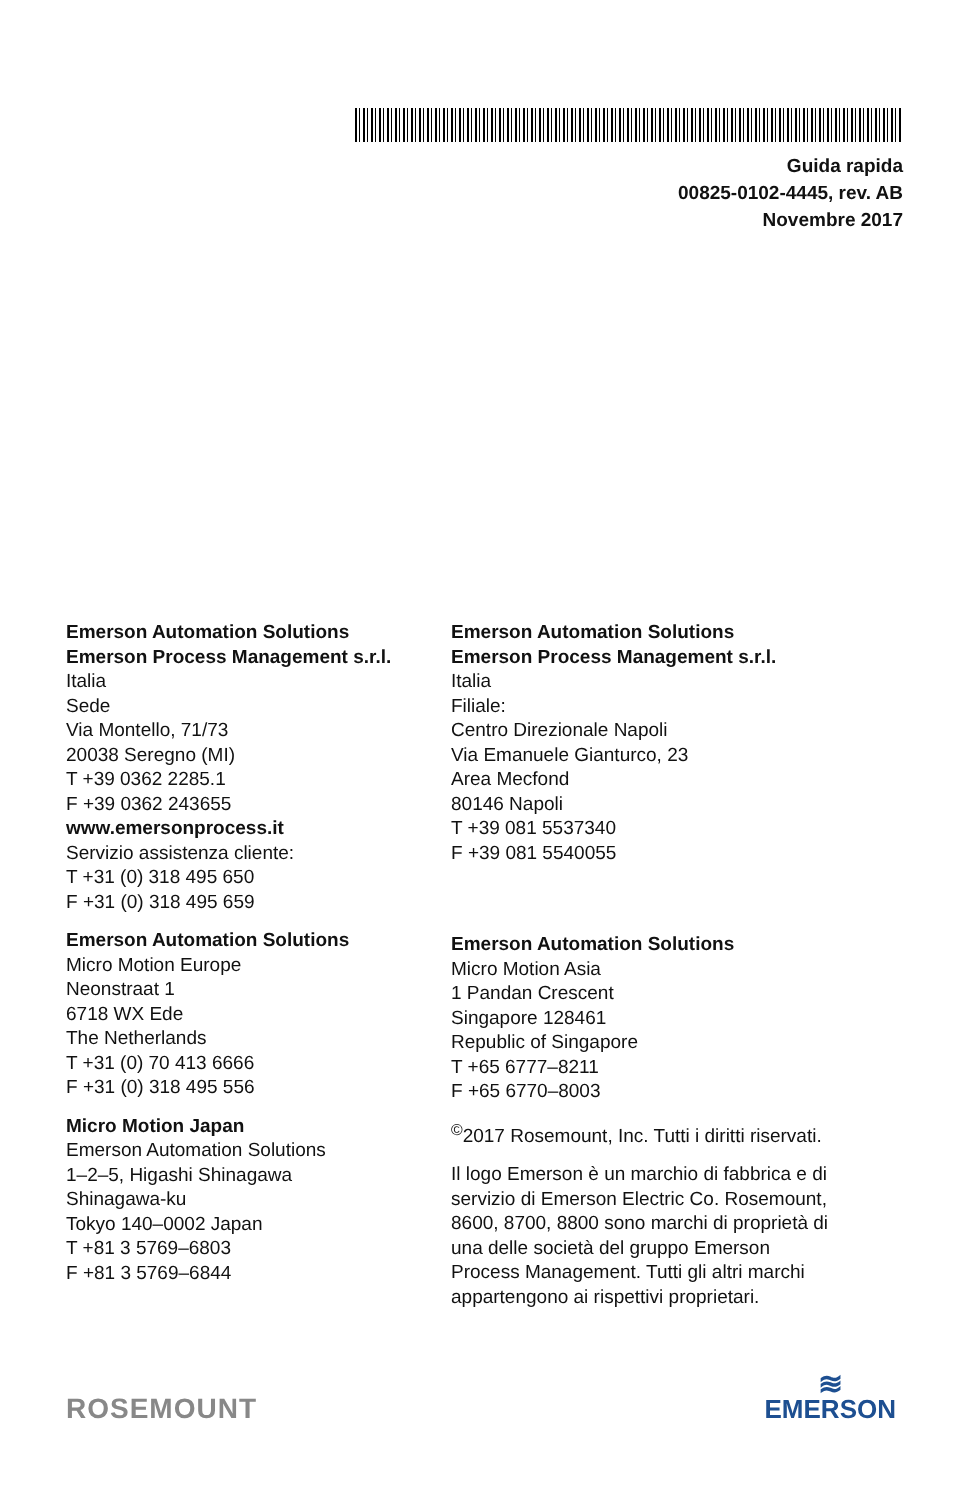Guida rapida
00825-0102-4445, rev. AB
Novembre 2017
Emerson Automation Solutions
Emerson Process Management s.r.l.
Italia
Sede
Via Montello, 71/73
20038 Seregno (MI)
T +39 0362 2285.1
F +39 0362 243655
www.emersonprocess.it
Servizio assistenza cliente:
T +31 (0) 318 495 650
F +31 (0) 318 495 659
Emerson Automation Solutions
Micro Motion Europe
Neonstraat 1
6718 WX Ede
The Netherlands
T +31 (0) 70 413 6666
F +31 (0) 318 495 556
Micro Motion Japan
Emerson Automation Solutions
1–2–5, Higashi Shinagawa
Shinagawa-ku
Tokyo 140–0002 Japan
T +81 3 5769–6803
F +81 3 5769–6844
Emerson Automation Solutions
Emerson Process Management s.r.l.
Italia
Filiale:
Centro Direzionale Napoli
Via Emanuele Gianturco, 23
Area Mecfond
80146 Napoli
T +39 081 5537340
F +39 081 5540055
Emerson Automation Solutions
Micro Motion Asia
1 Pandan Crescent
Singapore 128461
Republic of Singapore
T +65 6777–8211
F +65 6770–8003
<sup>©</sup>2017 Rosemount, Inc. Tutti i diritti riservati.
Il logo Emerson è un marchio di fabbrica e di servizio di Emerson Electric Co. Rosemount, 8600, 8700, 8800 sono marchi di proprietà di una delle società del gruppo Emerson Process Management. Tutti gli altri marchi appartengono ai rispettivi proprietari.
ROSEMOUNT
≋
EMERSON